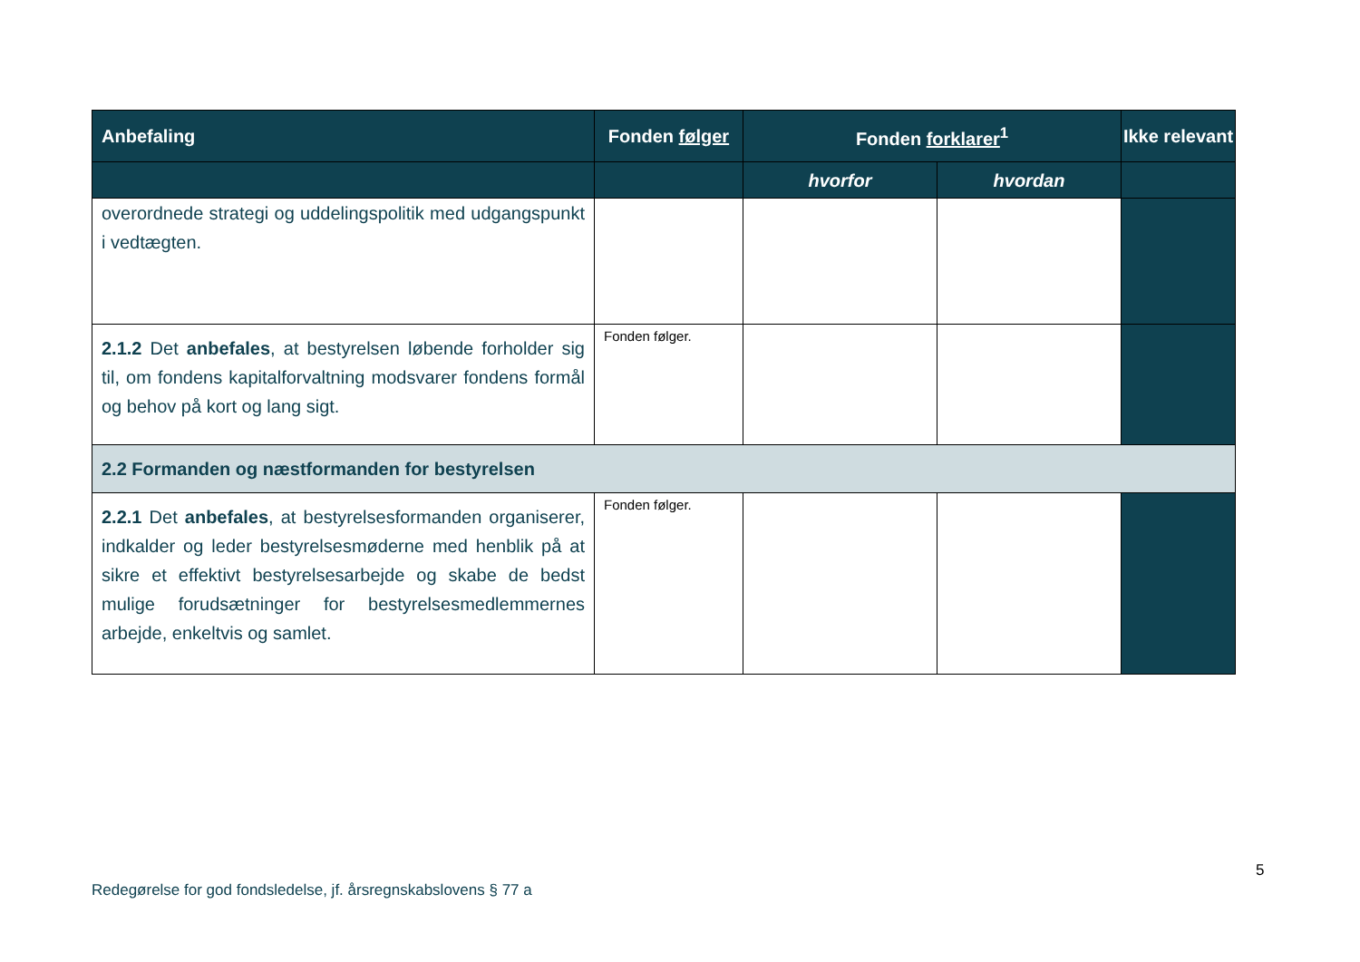| Anbefaling | Fonden følger | Fonden forklarer<sup>1</sup> | | Ikke relevant |
| --- | --- | --- | --- | --- |
| | | hvorfor | hvordan | |
| overordnede strategi og uddelingspolitik med udgangspunkt i vedtægten. | | | | |
| 2.1.2 Det anbefales , at bestyrelsen løbende forholder sig til, om fondens kapitalforvaltning modsvarer fondens formål og behov på kort og lang sigt. | Fonden følger. | | | |
| 2.2 Formanden og næstformanden for bestyrelsen | | | | |
| 2.2.1 Det anbefales , at bestyrelsesformanden organiserer, indkalder og leder bestyrelsesmøderne med henblik på at sikre et effektivt bestyrelsesarbejde og skabe de bedst mulige forudsætninger for bestyrelsesmedlemmernes arbejde, enkeltvis og samlet. | Fonden følger. | | | |
5
Redegørelse for god fondsledelse, jf. årsregnskabslovens § 77 a